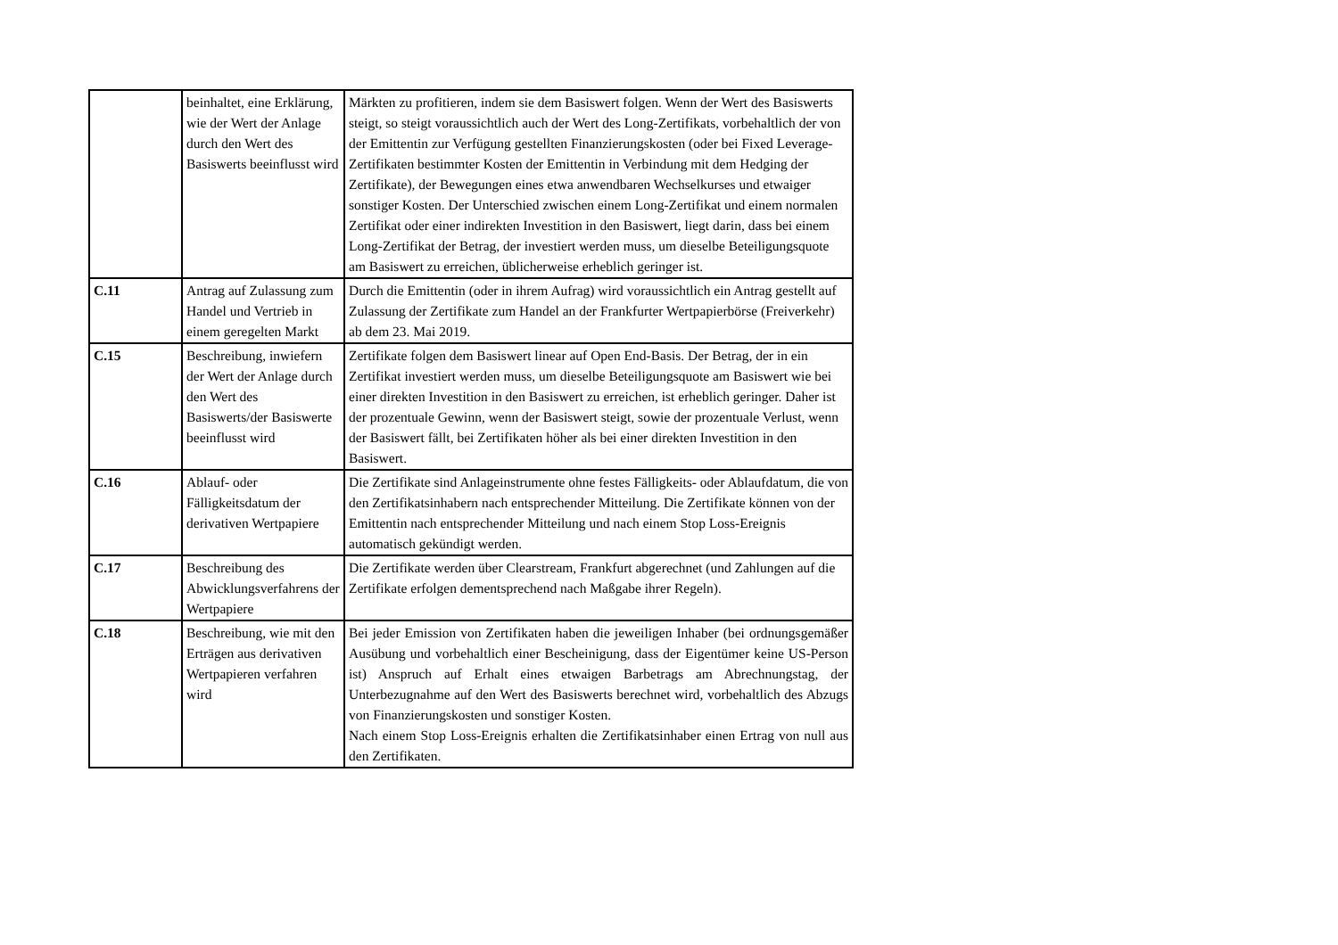| | beinhaltet, eine Erklärung, wie der Wert der Anlage durch den Wert des Basiswerts beeinflusst wird | Märkten zu profitieren, indem sie dem Basiswert folgen. Wenn der Wert des Basiswerts steigt, so steigt voraussichtlich auch der Wert des Long-Zertifikats, vorbehaltlich der von der Emittentin zur Verfügung gestellten Finanzierungskosten (oder bei Fixed Leverage-Zertifikaten bestimmter Kosten der Emittentin in Verbindung mit dem Hedging der Zertifikate), der Bewegungen eines etwa anwendbaren Wechselkurses und etwaiger sonstiger Kosten. Der Unterschied zwischen einem Long-Zertifikat und einem normalen Zertifikat oder einer indirekten Investition in den Basiswert, liegt darin, dass bei einem Long-Zertifikat der Betrag, der investiert werden muss, um dieselbe Beteiligungsquote am Basiswert zu erreichen, üblicherweise erheblich geringer ist. |
| C.11 | Antrag auf Zulassung zum Handel und Vertrieb in einem geregelten Markt | Durch die Emittentin (oder in ihrem Aufrag) wird voraussichtlich ein Antrag gestellt auf Zulassung der Zertifikate zum Handel an der Frankfurter Wertpapierbörse (Freiverkehr) ab dem 23. Mai 2019. |
| C.15 | Beschreibung, inwiefern der Wert der Anlage durch den Wert des Basiswerts/der Basiswerte beeinflusst wird | Zertifikate folgen dem Basiswert linear auf Open End-Basis. Der Betrag, der in ein Zertifikat investiert werden muss, um dieselbe Beteiligungsquote am Basiswert wie bei einer direkten Investition in den Basiswert zu erreichen, ist erheblich geringer. Daher ist der prozentuale Gewinn, wenn der Basiswert steigt, sowie der prozentuale Verlust, wenn der Basiswert fällt, bei Zertifikaten höher als bei einer direkten Investition in den Basiswert. |
| C.16 | Ablauf- oder Fälligkeitsdatum der derivativen Wertpapiere | Die Zertifikate sind Anlageinstrumente ohne festes Fälligkeits- oder Ablaufdatum, die von den Zertifikatsinhabern nach entsprechender Mitteilung. Die Zertifikate können von der Emittentin nach entsprechender Mitteilung und nach einem Stop Loss-Ereignis automatisch gekündigt werden. |
| C.17 | Beschreibung des Abwicklungsverfahrens der Wertpapiere | Die Zertifikate werden über Clearstream, Frankfurt abgerechnet (und Zahlungen auf die Zertifikate erfolgen dementsprechend nach Maßgabe ihrer Regeln). |
| C.18 | Beschreibung, wie mit den Erträgen aus derivativen Wertpapieren verfahren wird | Bei jeder Emission von Zertifikaten haben die jeweiligen Inhaber (bei ordnungsgemäßer Ausübung und vorbehaltlich einer Bescheinigung, dass der Eigentümer keine US-Person ist) Anspruch auf Erhalt eines etwaigen Barbetrags am Abrechnungstag, der Unterbezugnahme auf den Wert des Basiswerts berechnet wird, vorbehaltlich des Abzugs von Finanzierungskosten und sonstiger Kosten. Nach einem Stop Loss-Ereignis erhalten die Zertifikatsinhaber einen Ertrag von null aus den Zertifikaten. |